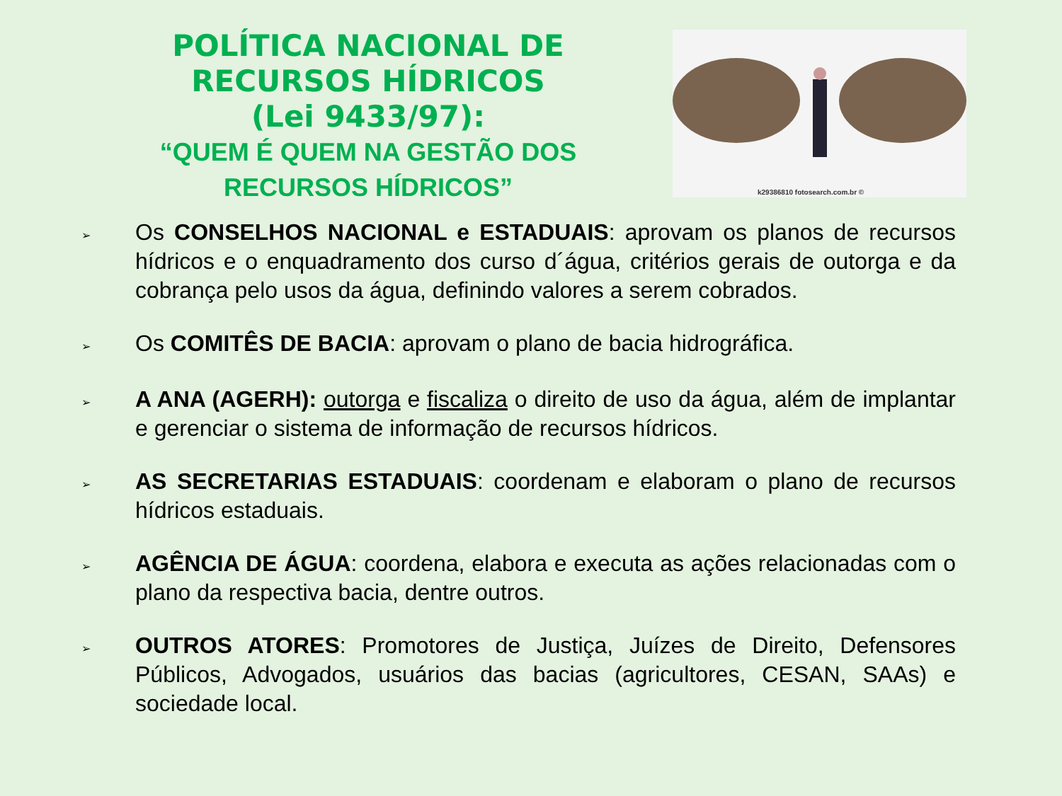POLÍTICA NACIONAL DE
RECURSOS HÍDRICOS
(Lei 9433/97):
“QUEM É QUEM NA GESTÃO DOS
RECURSOS HÍDRICOS”
k29386810 fotosearch.com.br ©
➢ Os CONSELHOS NACIONAL e ESTADUAIS: aprovam os planos de recursos hídricos e o enquadramento dos curso d´água, critérios gerais de outorga e da cobrança pelo usos da água, definindo valores a serem cobrados.
➢ Os COMITÊS DE BACIA: aprovam o plano de bacia hidrográfica.
➢ A ANA (AGERH): outorga e fiscaliza o direito de uso da água, além de implantar e gerenciar o sistema de informação de recursos hídricos.
➢ AS SECRETARIAS ESTADUAIS: coordenam e elaboram o plano de recursos hídricos estaduais.
➢ AGÊNCIA DE ÁGUA: coordena, elabora e executa as ações relacionadas com o plano da respectiva bacia, dentre outros.
➢ OUTROS ATORES: Promotores de Justiça, Juízes de Direito, Defensores Públicos, Advogados, usuários das bacias (agricultores, CESAN, SAAs) e sociedade local.